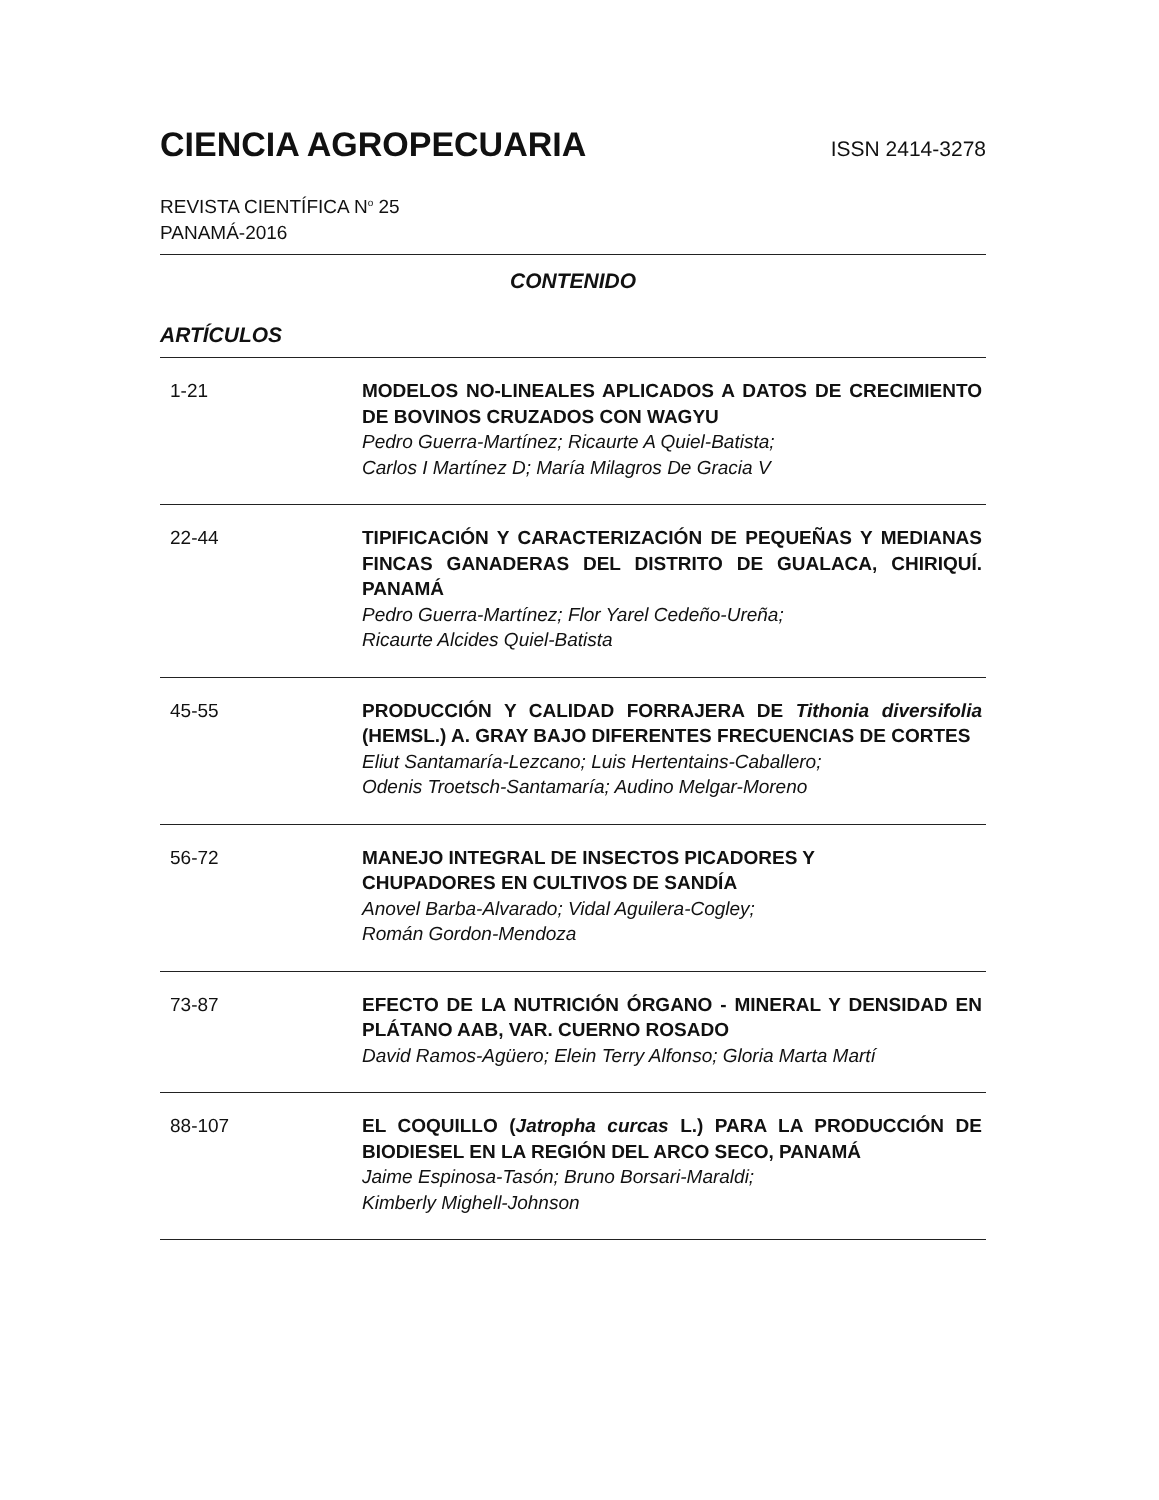CIENCIA AGROPECUARIA
ISSN 2414-3278
REVISTA CIENTÍFICA N<sup>o</sup> 25
PANAMÁ-2016
CONTENIDO
ARTÍCULOS
1-21 MODELOS NO-LINEALES APLICADOS A DATOS DE CRECIMIENTO DE BOVINOS CRUZADOS CON WAGYU
Pedro Guerra-Martínez; Ricaurte A Quiel-Batista;
Carlos I Martínez D; María Milagros De Gracia V
22-44 TIPIFICACIÓN Y CARACTERIZACIÓN DE PEQUEÑAS Y MEDIANAS FINCAS GANADERAS DEL DISTRITO DE GUALACA, CHIRIQUÍ. PANAMÁ
Pedro Guerra-Martínez; Flor Yarel Cedeño-Ureña;
Ricaurte Alcides Quiel-Batista
45-55 PRODUCCIÓN Y CALIDAD FORRAJERA DE Tithonia diversifolia (HEMSL.) A. GRAY BAJO DIFERENTES FRECUENCIAS DE CORTES
Eliut Santamaría-Lezcano; Luis Hertentains-Caballero;
Odenis Troetsch-Santamaría; Audino Melgar-Moreno
56-72 MANEJO INTEGRAL DE INSECTOS PICADORES Y
CHUPADORES EN CULTIVOS DE SANDÍA
Anovel Barba-Alvarado; Vidal Aguilera-Cogley;
Román Gordon-Mendoza
73-87 EFECTO DE LA NUTRICIÓN ÓRGANO - MINERAL Y DENSIDAD EN PLÁTANO AAB, VAR. CUERNO ROSADO
David Ramos-Agüero; Elein Terry Alfonso; Gloria Marta Martí
88-107 EL COQUILLO (Jatropha curcas L.) PARA LA PRODUCCIÓN DE BIODIESEL EN LA REGIÓN DEL ARCO SECO, PANAMÁ
Jaime Espinosa-Tasón; Bruno Borsari-Maraldi;
Kimberly Mighell-Johnson